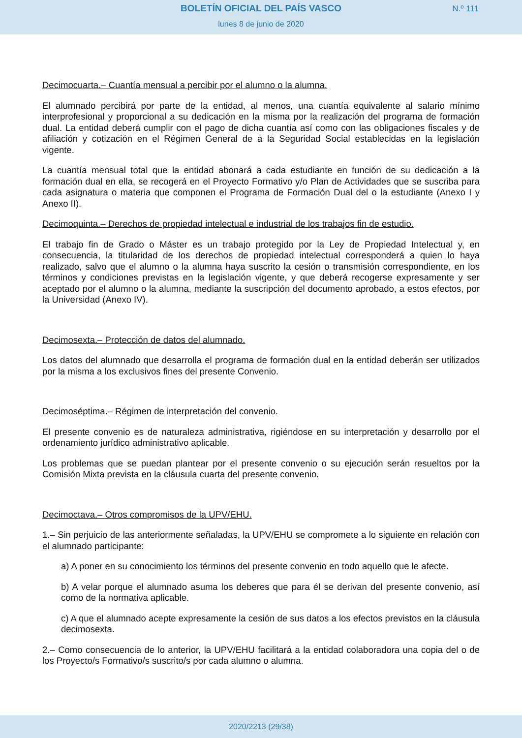BOLETÍN OFICIAL DEL PAÍS VASCO
N.º 111
lunes 8 de junio de 2020
Decimocuarta.– Cuantía mensual a percibir por el alumno o la alumna.
El alumnado percibirá por parte de la entidad, al menos, una cuantía equivalente al salario mínimo interprofesional y proporcional a su dedicación en la misma por la realización del programa de formación dual. La entidad deberá cumplir con el pago de dicha cuantía así como con las obligaciones fiscales y de afiliación y cotización en el Régimen General de a la Seguridad Social establecidas en la legislación vigente.
La cuantía mensual total que la entidad abonará a cada estudiante en función de su dedicación a la formación dual en ella, se recogerá en el Proyecto Formativo y/o Plan de Actividades que se suscriba para cada asignatura o materia que componen el Programa de Formación Dual del o la estudiante (Anexo I y Anexo II).
Decimoquinta.– Derechos de propiedad intelectual e industrial de los trabajos fin de estudio.
El trabajo fin de Grado o Máster es un trabajo protegido por la Ley de Propiedad Intelectual y, en consecuencia, la titularidad de los derechos de propiedad intelectual corresponderá a quien lo haya realizado, salvo que el alumno o la alumna haya suscrito la cesión o transmisión correspondiente, en los términos y condiciones previstas en la legislación vigente, y que deberá recogerse expresamente y ser aceptado por el alumno o la alumna, mediante la suscripción del documento aprobado, a estos efectos, por la Universidad (Anexo IV).
Decimosexta.– Protección de datos del alumnado.
Los datos del alumnado que desarrolla el programa de formación dual en la entidad deberán ser utilizados por la misma a los exclusivos fines del presente Convenio.
Decimoséptima.– Régimen de interpretación del convenio.
El presente convenio es de naturaleza administrativa, rigiéndose en su interpretación y desarrollo por el ordenamiento jurídico administrativo aplicable.
Los problemas que se puedan plantear por el presente convenio o su ejecución serán resueltos por la Comisión Mixta prevista en la cláusula cuarta del presente convenio.
Decimoctava.– Otros compromisos de la UPV/EHU.
1.– Sin perjuicio de las anteriormente señaladas, la UPV/EHU se compromete a lo siguiente en relación con el alumnado participante:
a) A poner en su conocimiento los términos del presente convenio en todo aquello que le afecte.
b) A velar porque el alumnado asuma los deberes que para él se derivan del presente convenio, así como de la normativa aplicable.
c) A que el alumnado acepte expresamente la cesión de sus datos a los efectos previstos en la cláusula decimosexta.
2.– Como consecuencia de lo anterior, la UPV/EHU facilitará a la entidad colaboradora una copia del o de los Proyecto/s Formativo/s suscrito/s por cada alumno o alumna.
2020/2213 (29/38)